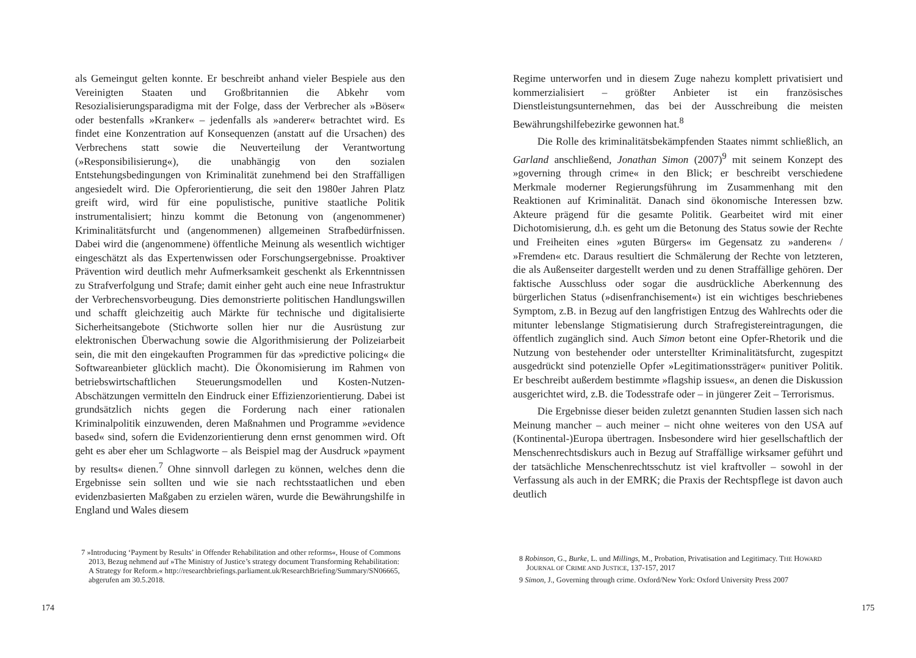als Gemeingut gelten konnte. Er beschreibt anhand vieler Bespiele aus den Vereinigten Staaten und Großbritannien die Abkehr vom Resozialisierungsparadigma mit der Folge, dass der Verbrecher als »Böser« oder bestenfalls »Kranker« – jedenfalls als »anderer« betrachtet wird. Es findet eine Konzentration auf Konsequenzen (anstatt auf die Ursachen) des Verbrechens statt sowie die Neuverteilung der Verantwortung (»Responsibilisierung«), die unabhängig von den sozialen Entstehungsbedingungen von Kriminalität zunehmend bei den Straffälligen angesiedelt wird. Die Opferorientierung, die seit den 1980er Jahren Platz greift wird, wird für eine populistische, punitive staatliche Politik instrumentalisiert; hinzu kommt die Betonung von (angenommener) Kriminalitätsfurcht und (angenommenen) allgemeinen Strafbedürfnissen. Dabei wird die (angenommene) öffentliche Meinung als wesentlich wichtiger eingeschätzt als das Expertenwissen oder Forschungsergebnisse. Proaktiver Prävention wird deutlich mehr Aufmerksamkeit geschenkt als Erkenntnissen zu Strafverfolgung und Strafe; damit einher geht auch eine neue Infrastruktur der Verbrechensvorbeugung. Dies demonstrierte politischen Handlungswillen und schafft gleichzeitig auch Märkte für technische und digitalisierte Sicherheitsangebote (Stichworte sollen hier nur die Ausrüstung zur elektronischen Überwachung sowie die Algorithmisierung der Polizeiarbeit sein, die mit den eingekauften Programmen für das »predictive policing« die Softwareanbieter glücklich macht). Die Ökonomisierung im Rahmen von betriebswirtschaftlichen Steuerungsmodellen und Kosten-Nutzen-Abschätzungen vermitteln den Eindruck einer Effizienzorientierung. Dabei ist grundsätzlich nichts gegen die Forderung nach einer rationalen Kriminalpolitik einzuwenden, deren Maßnahmen und Programme »evidence based« sind, sofern die Evidenzorientierung denn ernst genommen wird. Oft geht es aber eher um Schlagworte – als Beispiel mag der Ausdruck »payment by results« dienen.<sup>7</sup> Ohne sinnvoll darlegen zu können, welches denn die Ergebnisse sein sollten und wie sie nach rechtsstaatlichen und eben evidenzbasierten Maßgaben zu erzielen wären, wurde die Bewährungshilfe in England und Wales diesem
7 »Introducing ‘Payment by Results’ in Offender Rehabilitation and other reforms«, House of Commons 2013, Bezug nehmend auf »The Ministry of Justice’s strategy document Transforming Rehabilitation: A Strategy for Reform.« http://researchbriefings.parliament.uk/ResearchBriefing/Summary/SN06665, abgerufen am 30.5.2018.
174
Regime unterworfen und in diesem Zuge nahezu komplett privatisiert und kommerzialisiert – größter Anbieter ist ein französisches Dienstleistungsunternehmen, das bei der Ausschreibung die meisten Bewährungshilfebezirke gewonnen hat.<sup>8</sup>
Die Rolle des kriminalitätsbekämpfenden Staates nimmt schließlich, an Garland anschließend, Jonathan Simon (2007)<sup>9</sup> mit seinem Konzept des »governing through crime« in den Blick; er beschreibt verschiedene Merkmale moderner Regierungsführung im Zusammenhang mit den Reaktionen auf Kriminalität. Danach sind ökonomische Interessen bzw. Akteure prägend für die gesamte Politik. Gearbeitet wird mit einer Dichotomisierung, d.h. es geht um die Betonung des Status sowie der Rechte und Freiheiten eines »guten Bürgers« im Gegensatz zu »anderen« / »Fremden« etc. Daraus resultiert die Schmälerung der Rechte von letzteren, die als Außenseiter dargestellt werden und zu denen Straffällige gehören. Der faktische Ausschluss oder sogar die ausdrückliche Aberkennung des bürgerlichen Status (»disenfranchisement«) ist ein wichtiges beschriebenes Symptom, z.B. in Bezug auf den langfristigen Entzug des Wahlrechts oder die mitunter lebenslange Stigmatisierung durch Strafregistereintragungen, die öffentlich zugänglich sind. Auch Simon betont eine Opfer-Rhetorik und die Nutzung von bestehender oder unterstellter Kriminalitätsfurcht, zugespitzt ausgedrückt sind potenzielle Opfer »Legitimationssträger« punitiver Politik. Er beschreibt außerdem bestimmte »flagship issues«, an denen die Diskussion ausgerichtet wird, z.B. die Todesstrafe oder – in jüngerer Zeit – Terrorismus.
Die Ergebnisse dieser beiden zuletzt genannten Studien lassen sich nach Meinung mancher – auch meiner – nicht ohne weiteres von den USA auf (Kontinental-)Europa übertragen. Insbesondere wird hier gesellschaftlich der Menschenrechtsdiskurs auch in Bezug auf Straffällige wirksamer geführt und der tatsächliche Menschenrechtsschutz ist viel kraftvoller – sowohl in der Verfassung als auch in der EMRK; die Praxis der Rechtspflege ist davon auch deutlich
8 Robinson, G., Burke, L. und Millings, M., Probation, Privatisation and Legitimacy. THE HOWARD JOURNAL OF CRIME AND JUSTICE, 137-157, 2017
9 Simon, J., Governing through crime. Oxford/New York: Oxford University Press 2007
175